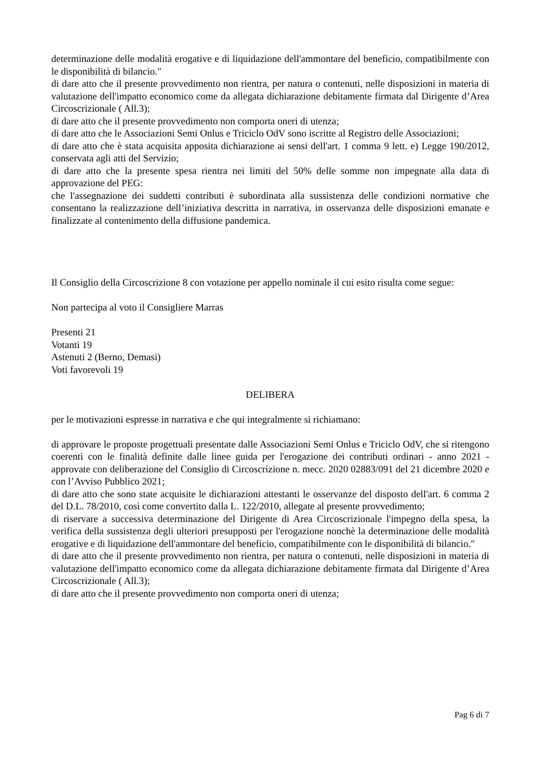determinazione delle modalità erogative e di liquidazione dell'ammontare del beneficio, compatibilmente con le disponibilità di bilancio."
di dare atto che il presente provvedimento non rientra, per natura o contenuti, nelle disposizioni in materia di valutazione dell'impatto economico come da allegata dichiarazione debitamente firmata dal Dirigente d’Area Circoscrizionale ( All.3);
di dare atto che il presente provvedimento non comporta oneri di utenza;
di dare atto che le Associazioni Semi Onlus e Triciclo OdV sono iscritte al Registro delle Associazioni;
di dare atto che è stata acquisita apposita dichiarazione ai sensi dell'art. 1 comma 9 lett. e) Legge 190/2012, conservata agli atti del Servizio;
di dare atto che la presente spesa rientra nei limiti del 50% delle somme non impegnate alla data di approvazione del PEG:
che l'assegnazione dei suddetti contributi è subordinata alla sussistenza delle condizioni normative che consentano la realizzazione dell’iniziativa descritta in narrativa, in osservanza delle disposizioni emanate e finalizzate al contenimento della diffusione pandemica.
Il Consiglio della Circoscrizione 8 con votazione per appello nominale il cui esito risulta come segue:
Non partecipa al voto il Consigliere Marras
Presenti 21
Votanti 19
Astenuti 2 (Berno, Demasi)
Voti favorevoli 19
DELIBERA
per le motivazioni espresse in narrativa e che qui integralmente si richiamano:
di approvare le proposte progettuali presentate dalle Associazioni Semi Onlus e Triciclo OdV, che si ritengono coerenti con le finalità definite dalle linee guida per l'erogazione dei contributi ordinari - anno 2021 - approvate con deliberazione del Consiglio di Circoscrizione n. mecc. 2020 02883/091 del 21 dicembre 2020 e con l’Avviso Pubblico 2021;
di dare atto che sono state acquisite le dichiarazioni attestanti le osservanze del disposto dell'art. 6 comma 2 del D.L. 78/2010, così come convertito dalla L. 122/2010, allegate al presente provvedimento;
di riservare a successiva determinazione del Dirigente di Area Circoscrizionale l'impegno della spesa, la verifica della sussistenza degli ulteriori presupposti per l'erogazione nonchè la determinazione delle modalità erogative e di liquidazione dell'ammontare del beneficio, compatibilmente con le disponibilità di bilancio."
di dare atto che il presente provvedimento non rientra, per natura o contenuti, nelle disposizioni in materia di valutazione dell'impatto economico come da allegata dichiarazione debitamente firmata dal Dirigente d’Area Circoscrizionale ( All.3);
di dare atto che il presente provvedimento non comporta oneri di utenza;
Pag 6 di 7